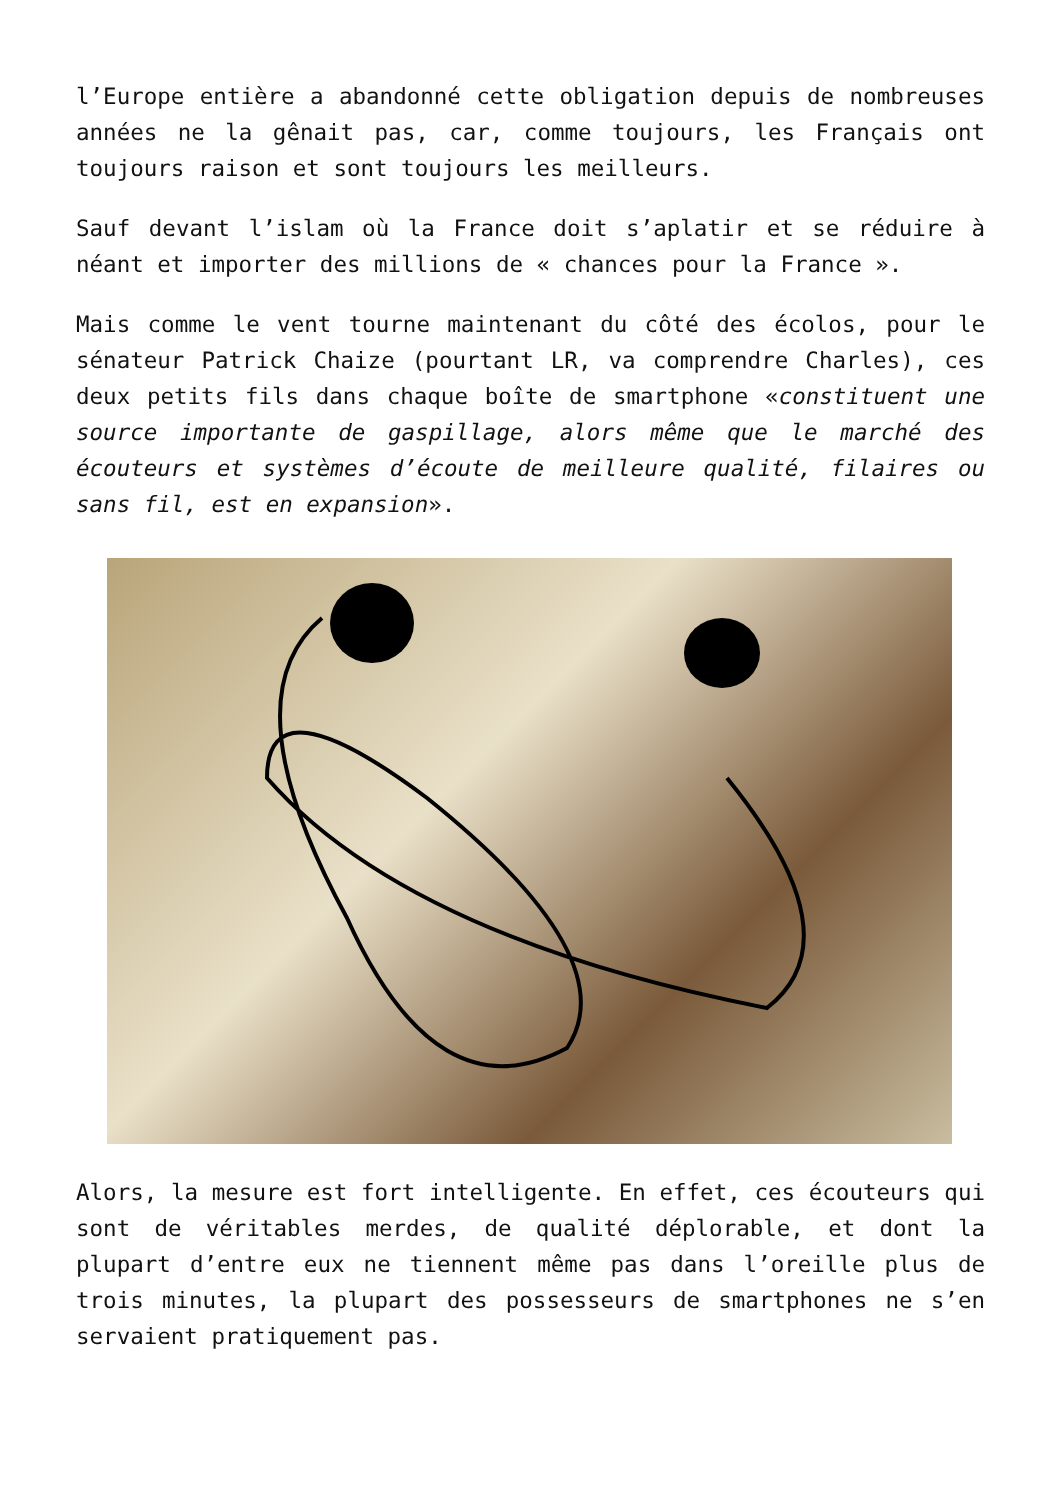l’Europe entière a abandonné cette obligation depuis de nombreuses années ne la gênait pas, car, comme toujours, les Français ont toujours raison et sont toujours les meilleurs.
Sauf devant l’islam où la France doit s’aplatir et se réduire à néant et importer des millions de « chances pour la France ».
Mais comme le vent tourne maintenant du côté des écolos, pour le sénateur Patrick Chaize (pourtant LR, va comprendre Charles), ces deux petits fils dans chaque boîte de smartphone «constituent une source importante de gaspillage, alors même que le marché des écouteurs et systèmes d’écoute de meilleure qualité, filaires ou sans fil, est en expansion».
Alors, la mesure est fort intelligente. En effet, ces écouteurs qui sont de véritables merdes, de qualité déplorable, et dont la plupart d’entre eux ne tiennent même pas dans l’oreille plus de trois minutes, la plupart des possesseurs de smartphones ne s’en servaient pratiquement pas.